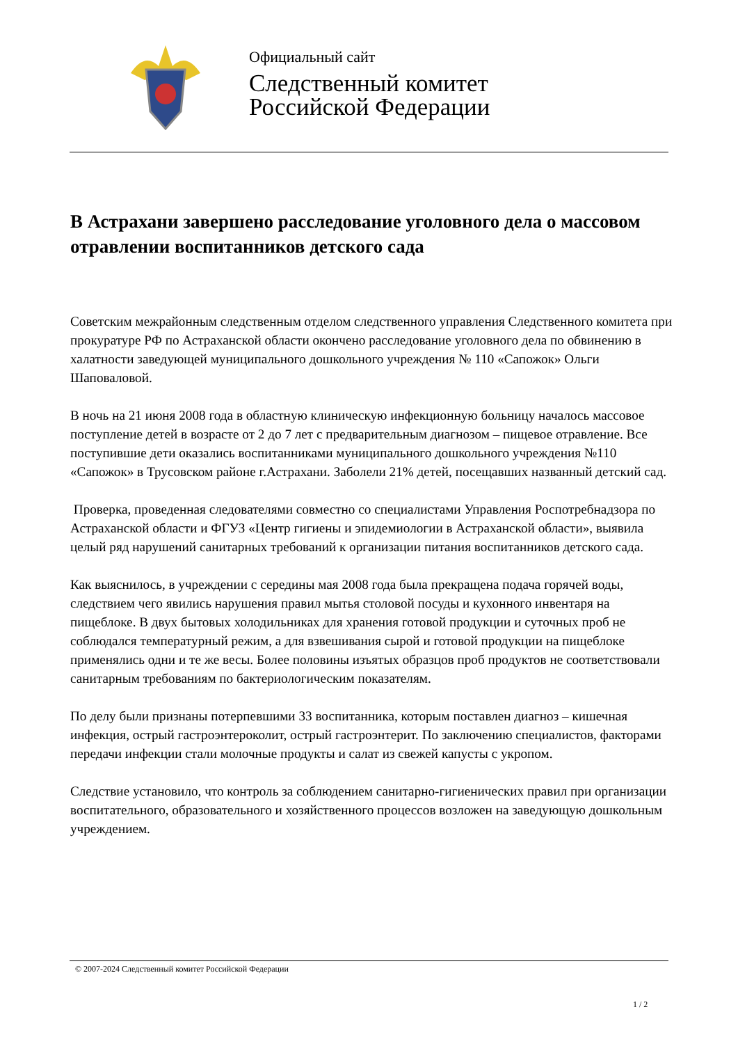Официальный сайт
Следственный комитет
Российской Федерации
В Астрахани завершено расследование уголовного дела о массовом отравлении воспитанников детского сада
Советским межрайонным следственным отделом следственного управления Следственного комитета при прокуратуре РФ по Астраханской области окончено расследование уголовного дела по обвинению в халатности заведующей муниципального дошкольного учреждения № 110 «Сапожок» Ольги Шаповаловой.
В ночь на 21 июня 2008 года в областную клиническую инфекционную больницу началось массовое поступление детей в возрасте от 2 до 7 лет с предварительным диагнозом – пищевое отравление. Все поступившие дети оказались воспитанниками муниципального дошкольного учреждения №110 «Сапожок» в Трусовском районе г.Астрахани. Заболели 21% детей, посещавших названный детский сад.
Проверка, проведенная следователями совместно со специалистами Управления Роспотребнадзора по Астраханской области и ФГУЗ «Центр гигиены и эпидемиологии в Астраханской области», выявила целый ряд нарушений санитарных требований к организации питания воспитанников детского сада.
Как выяснилось, в учреждении с середины мая 2008 года была прекращена подача горячей воды, следствием чего явились нарушения правил мытья столовой посуды и кухонного инвентаря на пищеблоке. В двух бытовых холодильниках для хранения готовой продукции и суточных проб не соблюдался температурный режим, а для взвешивания сырой и готовой продукции на пищеблоке применялись одни и те же весы. Более половины изъятых образцов проб продуктов не соответствовали санитарным требованиям по бактериологическим показателям.
По делу были признаны потерпевшими 33 воспитанника, которым поставлен диагноз – кишечная инфекция, острый гастроэнтероколит, острый гастроэнтерит. По заключению специалистов, факторами передачи инфекции стали молочные продукты и салат из свежей капусты с укропом.
Следствие установило, что контроль за соблюдением санитарно-гигиенических правил при организации воспитательного, образовательного и хозяйственного процессов возложен на заведующую дошкольным учреждением.
© 2007-2024 Следственный комитет Российской Федерации
1 / 2